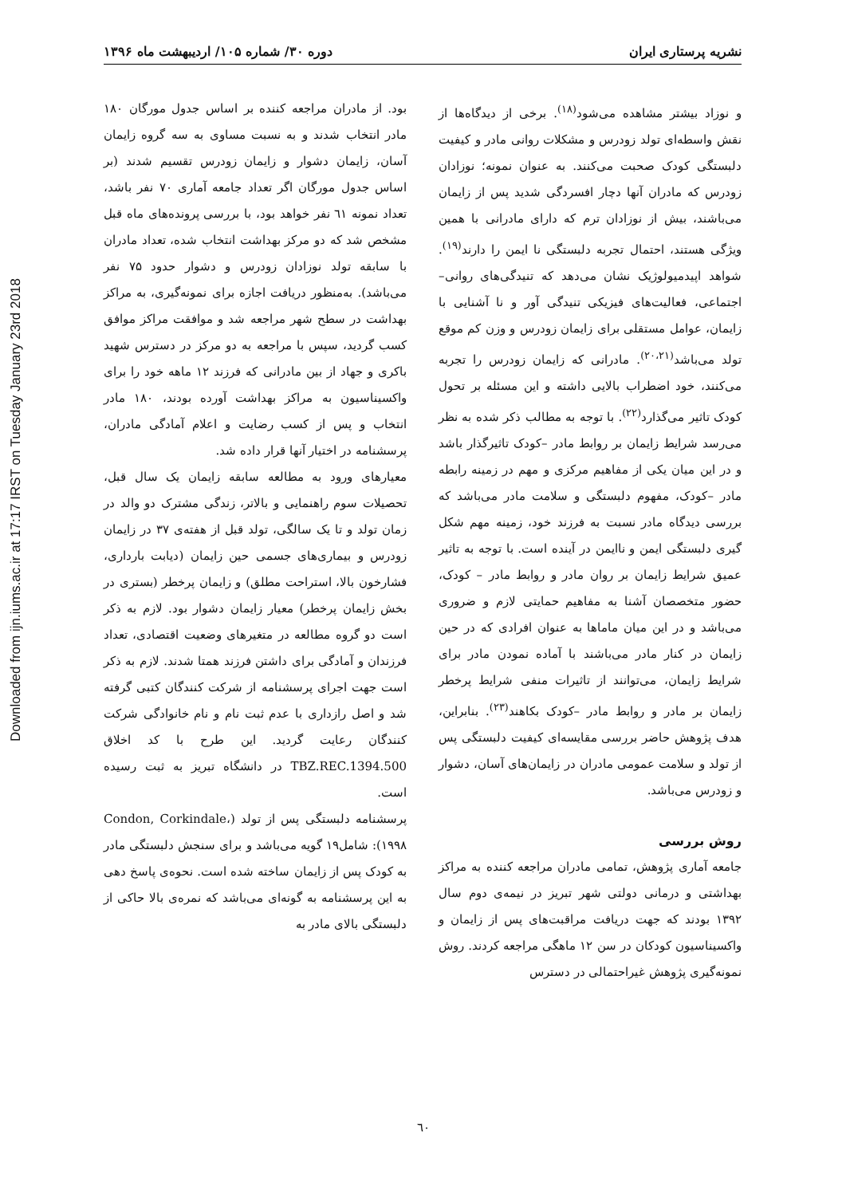Downloaded from ijn.iums.ac.ir at 17:17 IRST on Tuesday January 23rd 2018
نشریه پرستاری ایران دوره ۳۰/ شماره ۱۰۵/ اردیبهشت ماه ۱۳۹۶
و نوزاد بیشتر مشاهده می‌شود<sup>(۱۸)</sup>. برخی از دیدگاه‌ها از نقش واسطه‌ای تولد زودرس و مشکلات روانی مادر و کیفیت دلبستگی کودک صحبت می‌کنند. به عنوان نمونه؛ نوزادان زودرس که مادران آنها دچار افسردگی شدید پس از زایمان می‌باشند، بیش از نوزادان ترم که دارای مادرانی با همین ویژگی هستند، احتمال تجربه دلبستگی نا ایمن را دارند<sup>(۱۹)</sup>. شواهد اپیدمیولوژیک نشان می‌دهد که تنیدگی‌های روانی– اجتماعی، فعالیت‌های فیزیکی تنیدگی آور و نا آشنایی با زایمان، عوامل مستقلی برای زایمان زودرس و وزن کم موقع تولد می‌باشد<sup>(۲۰،۲۱)</sup>. مادرانی که زایمان زودرس را تجربه می‌کنند، خود اضطراب بالایی داشته و این مسئله بر تحول کودک تاثیر می‌گذارد<sup>(۲۲)</sup>. با توجه به مطالب ذکر شده به نظر می‌رسد شرایط زایمان بر روابط مادر –کودک تاثیرگذار باشد و در این میان یکی از مفاهیم مرکزی و مهم در زمینه رابطه مادر –کودک، مفهوم دلبستگی و سلامت مادر می‌باشد که بررسی دیدگاه مادر نسبت به فرزند خود، زمینه مهم شکل گیری دلبستگی ایمن و ناایمن در آینده است. با توجه به تاثیر عمیق شرایط زایمان بر روان مادر و روابط مادر – کودک، حضور متخصصان آشنا به مفاهیم حمایتی لازم و ضروری می‌باشد و در این میان ماماها به عنوان افرادی که در حین زایمان در کنار مادر می‌باشند با آماده نمودن مادر برای شرایط زایمان، می‌توانند از تاثیرات منفی شرایط پرخطر زایمان بر مادر و روابط مادر –کودک بکاهند<sup>(۲۳)</sup>. بنابراین، هدف پژوهش حاضر بررسی مقایسه‌ای کیفیت دلبستگی پس از تولد و سلامت عمومی مادران در زایمان‌های آسان، دشوار و زودرس می‌باشد.
روش بررسی
جامعه آماری پژوهش، تمامی مادران مراجعه کننده به مراکز بهداشتی و درمانی دولتی شهر تبریز در نیمه‌ی دوم سال ۱۳۹۲ بودند که جهت دریافت مراقبت‌های پس از زایمان و واکسیناسیون کودکان در سن ۱۲ ماهگی مراجعه کردند. روش نمونه‌گیری پژوهش غیراحتمالی در دسترس
بود. از مادران مراجعه کننده بر اساس جدول مورگان ۱۸۰ مادر انتخاب شدند و به نسبت مساوی به سه گروه زایمان آسان، زایمان دشوار و زایمان زودرس تقسیم شدند (بر اساس جدول مورگان اگر تعداد جامعه آماری ۷۰ نفر باشد، تعداد نمونه ٦١ نفر خواهد بود، با بررسی پرونده‌های ماه قبل مشخص شد که دو مرکز بهداشت انتخاب شده، تعداد مادران با سابقه تولد نوزادان زودرس و دشوار حدود ۷۵ نفر می‌باشد). به‌منظور دریافت اجازه برای نمونه‌گیری، به مراکز بهداشت در سطح شهر مراجعه شد و موافقت مراکز موافق کسب گردید، سپس با مراجعه به دو مرکز در دسترس شهید باکری و جهاد از بین مادرانی که فرزند ۱۲ ماهه خود را برای واکسیناسیون به مراکز بهداشت آورده بودند، ۱۸۰ مادر انتخاب و پس از کسب رضایت و اعلام آمادگی مادران، پرسشنامه در اختیار آنها قرار داده شد.
معیارهای ورود به مطالعه سابقه زایمان یک سال قبل، تحصیلات سوم راهنمایی و بالاتر، زندگی مشترک دو والد در زمان تولد و تا یک سالگی، تولد قبل از هفته‌ی ۳۷ در زایمان زودرس و بیماری‌های جسمی حین زایمان (دیابت بارداری، فشارخون بالا، استراحت مطلق) و زایمان پرخطر (بستری در بخش زایمان پرخطر) معیار زایمان دشوار بود. لازم به ذکر است دو گروه مطالعه در متغیرهای وضعیت اقتصادی، تعداد فرزندان و آمادگی برای داشتن فرزند همتا شدند. لازم به ذکر است جهت اجرای پرسشنامه از شرکت کنندگان کتبی گرفته شد و اصل رازداری با عدم ثبت نام و نام خانوادگی شرکت کنندگان رعایت گردید. این طرح با کد اخلاق TBZ.REC.1394.500 در دانشگاه تبریز به ثبت رسیده است.
پرسشنامه دلبستگی پس از تولد (Condon, Corkindale، ۱۹۹۸): شامل۱۹ گویه می‌باشد و برای سنجش دلبستگی مادر به کودک پس از زایمان ساخته شده است. نحوه‌ی پاسخ دهی به این پرسشنامه به گونه‌ای می‌باشد که نمره‌ی بالا حاکی از دلبستگی بالای مادر به
٦٠